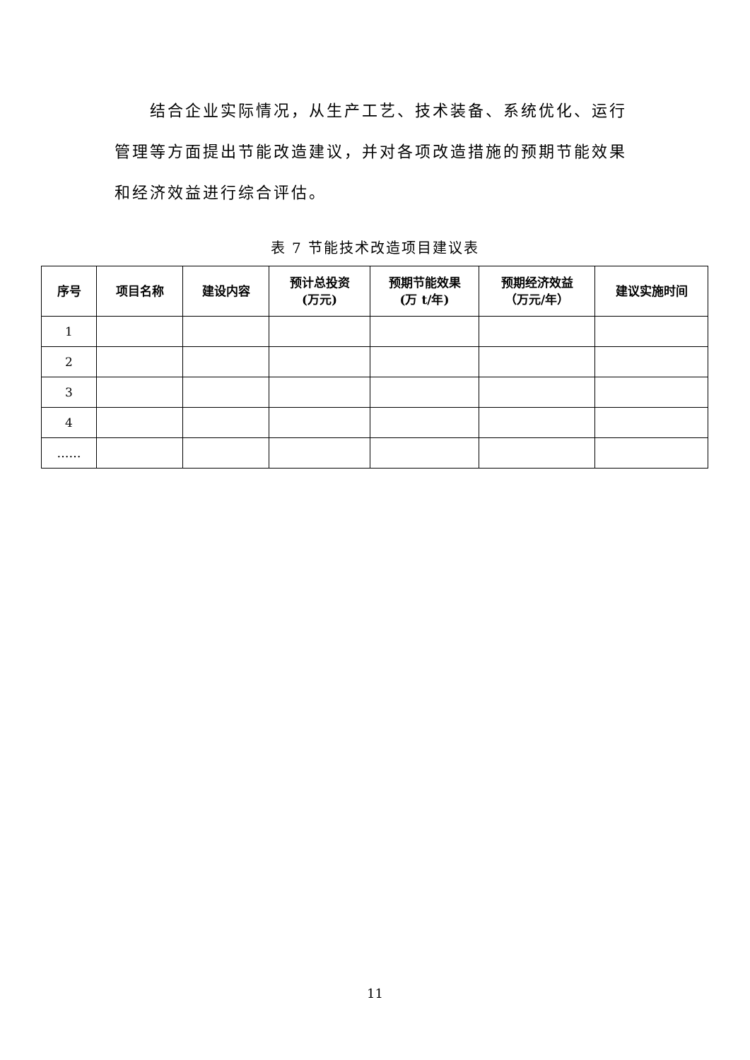结合企业实际情况，从生产工艺、技术装备、系统优化、运行管理等方面提出节能改造建议，并对各项改造措施的预期节能效果和经济效益进行综合评估。
表 7 节能技术改造项目建议表
| 序号 | 项目名称 | 建设内容 | 预计总投资 (万元) | 预期节能效果 (万 t/年) | 预期经济效益 （万元/年） | 建议实施时间 |
| --- | --- | --- | --- | --- | --- | --- |
| 1 | | | | | | |
| 2 | | | | | | |
| 3 | | | | | | |
| 4 | | | | | | |
| …… | | | | | | |
11